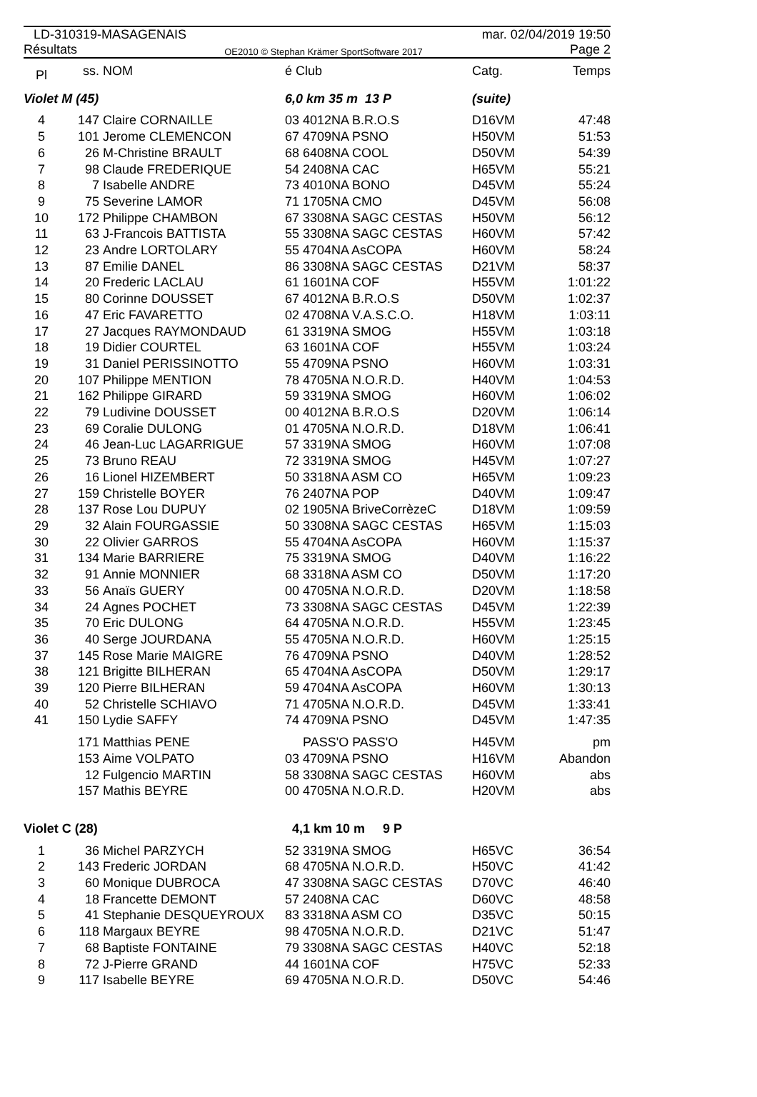LD-310319-MASAGENAIS mar. 02/04/2019 19:50
Résultats OE2010 © Stephan Krämer SportSoftware 2017 Page 2
| Pl | ss. | NOM | é Club | Catg. | Temps |
| --- | --- | --- | --- | --- | --- |
| Violet M (45) | | | 6,0 km 35 m 13 P | (suite) | |
| 4 | 147 | Claire CORNAILLE | 03 4012NA B.R.O.S | D16VM | 47:48 |
| 5 | 101 | Jerome CLEMENCON | 67 4709NA PSNO | H50VM | 51:53 |
| 6 | 26 | M-Christine BRAULT | 68 6408NA COOL | D50VM | 54:39 |
| 7 | 98 | Claude FREDERIQUE | 54 2408NA CAC | H65VM | 55:21 |
| 8 | 7 | Isabelle ANDRE | 73 4010NA BONO | D45VM | 55:24 |
| 9 | 75 | Severine LAMOR | 71 1705NA CMO | D45VM | 56:08 |
| 10 | 172 | Philippe CHAMBON | 67 3308NA SAGC CESTAS | H50VM | 56:12 |
| 11 | 63 | J-Francois BATTISTA | 55 3308NA SAGC CESTAS | H60VM | 57:42 |
| 12 | 23 | Andre LORTOLARY | 55 4704NA AsCOPA | H60VM | 58:24 |
| 13 | 87 | Emilie DANEL | 86 3308NA SAGC CESTAS | D21VM | 58:37 |
| 14 | 20 | Frederic LACLAU | 61 1601NA COF | H55VM | 1:01:22 |
| 15 | 80 | Corinne DOUSSET | 67 4012NA B.R.O.S | D50VM | 1:02:37 |
| 16 | 47 | Eric FAVARETTO | 02 4708NA V.A.S.C.O. | H18VM | 1:03:11 |
| 17 | 27 | Jacques RAYMONDAUD | 61 3319NA SMOG | H55VM | 1:03:18 |
| 18 | 19 | Didier COURTEL | 63 1601NA COF | H55VM | 1:03:24 |
| 19 | 31 | Daniel PERISSINOTTO | 55 4709NA PSNO | H60VM | 1:03:31 |
| 20 | 107 | Philippe MENTION | 78 4705NA N.O.R.D. | H40VM | 1:04:53 |
| 21 | 162 | Philippe GIRARD | 59 3319NA SMOG | H60VM | 1:06:02 |
| 22 | 79 | Ludivine DOUSSET | 00 4012NA B.R.O.S | D20VM | 1:06:14 |
| 23 | 69 | Coralie DULONG | 01 4705NA N.O.R.D. | D18VM | 1:06:41 |
| 24 | 46 | Jean-Luc LAGARRIGUE | 57 3319NA SMOG | H60VM | 1:07:08 |
| 25 | 73 | Bruno REAU | 72 3319NA SMOG | H45VM | 1:07:27 |
| 26 | 16 | Lionel HIZEMBERT | 50 3318NA ASM CO | H65VM | 1:09:23 |
| 27 | 159 | Christelle BOYER | 76 2407NA POP | D40VM | 1:09:47 |
| 28 | 137 | Rose Lou DUPUY | 02 1905NA BriveCorrèzeC | D18VM | 1:09:59 |
| 29 | 32 | Alain FOURGASSIE | 50 3308NA SAGC CESTAS | H65VM | 1:15:03 |
| 30 | 22 | Olivier GARROS | 55 4704NA AsCOPA | H60VM | 1:15:37 |
| 31 | 134 | Marie BARRIERE | 75 3319NA SMOG | D40VM | 1:16:22 |
| 32 | 91 | Annie MONNIER | 68 3318NA ASM CO | D50VM | 1:17:20 |
| 33 | 56 | Anaïs GUERY | 00 4705NA N.O.R.D. | D20VM | 1:18:58 |
| 34 | 24 | Agnes POCHET | 73 3308NA SAGC CESTAS | D45VM | 1:22:39 |
| 35 | 70 | Eric DULONG | 64 4705NA N.O.R.D. | H55VM | 1:23:45 |
| 36 | 40 | Serge JOURDANA | 55 4705NA N.O.R.D. | H60VM | 1:25:15 |
| 37 | 145 | Rose Marie MAIGRE | 76 4709NA PSNO | D40VM | 1:28:52 |
| 38 | 121 | Brigitte BILHERAN | 65 4704NA AsCOPA | D50VM | 1:29:17 |
| 39 | 120 | Pierre BILHERAN | 59 4704NA AsCOPA | H60VM | 1:30:13 |
| 40 | 52 | Christelle SCHIAVO | 71 4705NA N.O.R.D. | D45VM | 1:33:41 |
| 41 | 150 | Lydie SAFFY | 74 4709NA PSNO | D45VM | 1:47:35 |
| | 171 | Matthias PENE | PASS'O PASS'O | H45VM | pm |
| | 153 | Aime VOLPATO | 03 4709NA PSNO | H16VM | Abandon |
| | 12 | Fulgencio MARTIN | 58 3308NA SAGC CESTAS | H60VM | abs |
| | 157 | Mathis BEYRE | 00 4705NA N.O.R.D. | H20VM | abs |
| Violet C (28) | | | 4,1 km 10 m 9 P | | |
| 1 | 36 | Michel PARZYCH | 52 3319NA SMOG | H65VC | 36:54 |
| 2 | 143 | Frederic JORDAN | 68 4705NA N.O.R.D. | H50VC | 41:42 |
| 3 | 60 | Monique DUBROCA | 47 3308NA SAGC CESTAS | D70VC | 46:40 |
| 4 | 18 | Francette DEMONT | 57 2408NA CAC | D60VC | 48:58 |
| 5 | 41 | Stephanie DESQUEYROUX | 83 3318NA ASM CO | D35VC | 50:15 |
| 6 | 118 | Margaux BEYRE | 98 4705NA N.O.R.D. | D21VC | 51:47 |
| 7 | 68 | Baptiste FONTAINE | 79 3308NA SAGC CESTAS | H40VC | 52:18 |
| 8 | 72 | J-Pierre GRAND | 44 1601NA COF | H75VC | 52:33 |
| 9 | 117 | Isabelle BEYRE | 69 4705NA N.O.R.D. | D50VC | 54:46 |